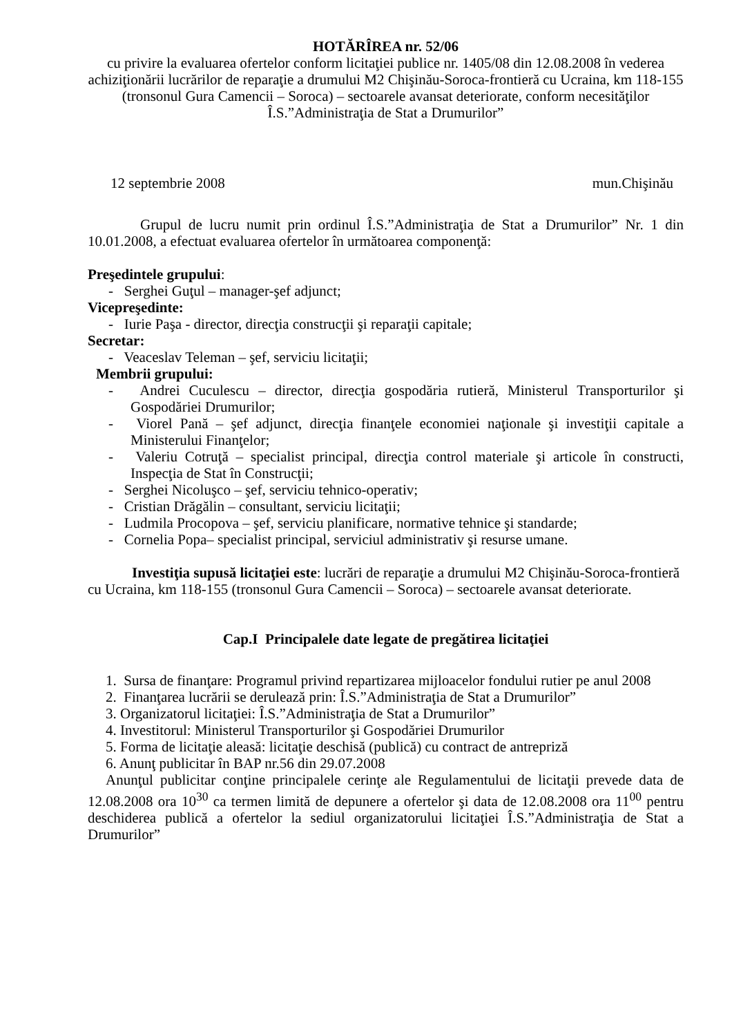HOTĂRÎREA nr. 52/06
cu privire la evaluarea ofertelor conform licitaţiei publice nr. 1405/08 din 12.08.2008 în vederea achiziţionării lucrărilor de reparaţie a drumului M2 Chişinău-Soroca-frontieră cu Ucraina, km 118-155 (tronsonul Gura Camencii – Soroca) – sectoarele avansat deteriorate, conform necesităţilor Î.S.”Administraţia de Stat a Drumurilor”
12 septembrie 2008 mun.Chişinău
Grupul de lucru numit prin ordinul Î.S.”Administraţia de Stat a Drumurilor” Nr. 1 din 10.01.2008, a efectuat evaluarea ofertelor în următoarea componenţă:
Preşedintele grupului:
- Serghei Guţul – manager-şef adjunct;
Vicepreşedinte:
- Iurie Paşa - director, direcţia construcţii şi reparaţii capitale;
Secretar:
- Veaceslav Teleman – şef, serviciu licitaţii;
Membrii grupului:
- Andrei Cuculescu – director, direcţia gospodăria rutieră, Ministerul Transporturilor şi Gospodăriei Drumurilor;
- Viorel Pană – şef adjunct, direcţia finanţele economiei naţionale şi investiţii capitale a Ministerului Finanţelor;
- Valeriu Cotruţă – specialist principal, direcţia control materiale şi articole în constructi, Inspecţia de Stat în Construcţii;
- Serghei Nicoluşco – şef, serviciu tehnico-operativ;
- Cristian Drăgălin – consultant, serviciu licitaţii;
- Ludmila Procopova – şef, serviciu planificare, normative tehnice şi standarde;
- Cornelia Popa– specialist principal, serviciul administrativ şi resurse umane.
Investiţia supusă licitaţiei este: lucrări de reparaţie a drumului M2 Chişinău-Soroca-frontieră cu Ucraina, km 118-155 (tronsonul Gura Camencii – Soroca) – sectoarele avansat deteriorate.
Cap.I Principalele date legate de pregătirea licitaţiei
1. Sursa de finanţare: Programul privind repartizarea mijloacelor fondului rutier pe anul 2008
2. Finanţarea lucrării se derulează prin: Î.S.”Administraţia de Stat a Drumurilor”
3. Organizatorul licitaţiei: Î.S.”Administraţia de Stat a Drumurilor”
4. Investitorul: Ministerul Transporturilor şi Gospodăriei Drumurilor
5. Forma de licitaţie aleasă: licitaţie deschisă (publică) cu contract de antrepriză
6. Anunţ publicitar în BAP nr.56 din 29.07.2008
Anunţul publicitar conţine principalele cerinţe ale Regulamentului de licitaţii prevede data de 12.08.2008 ora 10<sup>30</sup> ca termen limită de depunere a ofertelor şi data de 12.08.2008 ora 11<sup>00</sup> pentru deschiderea publică a ofertelor la sediul organizatorului licitaţiei Î.S.”Administraţia de Stat a Drumurilor”